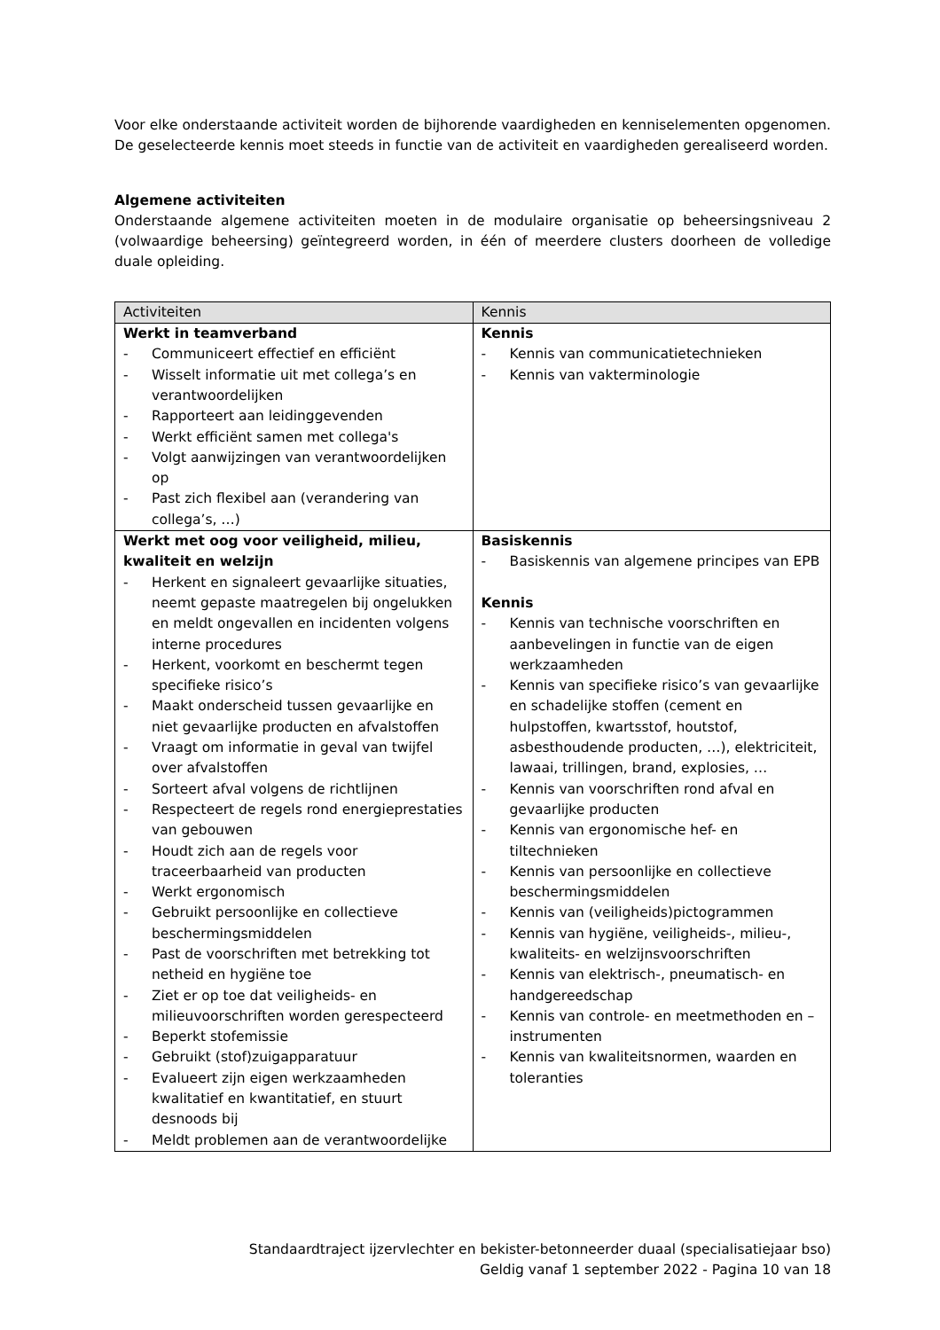Voor elke onderstaande activiteit worden de bijhorende vaardigheden en kenniselementen opgenomen. De geselecteerde kennis moet steeds in functie van de activiteit en vaardigheden gerealiseerd worden.
Algemene activiteiten
Onderstaande algemene activiteiten moeten in de modulaire organisatie op beheersingsniveau 2 (volwaardige beheersing) geïntegreerd worden, in één of meerdere clusters doorheen de volledige duale opleiding.
| Activiteiten | Kennis |
| --- | --- |
| Werkt in teamverband - Communiceert effectief en efficiënt - Wisselt informatie uit met collega’s en verantwoordelijken - Rapporteert aan leidinggevenden - Werkt efficiënt samen met collega's - Volgt aanwijzingen van verantwoordelijken op - Past zich flexibel aan (verandering van collega’s, …) | Kennis - Kennis van communicatietechnieken - Kennis van vakterminologie |
| Werkt met oog voor veiligheid, milieu, kwaliteit en welzijn - Herkent en signaleert gevaarlijke situaties, neemt gepaste maatregelen bij ongelukken en meldt ongevallen en incidenten volgens interne procedures - Herkent, voorkomt en beschermt tegen specifieke risico’s - Maakt onderscheid tussen gevaarlijke en niet gevaarlijke producten en afvalstoffen - Vraagt om informatie in geval van twijfel over afvalstoffen - Sorteert afval volgens de richtlijnen - Respecteert de regels rond energieprestaties van gebouwen - Houdt zich aan de regels voor traceerbaarheid van producten - Werkt ergonomisch - Gebruikt persoonlijke en collectieve beschermingsmiddelen - Past de voorschriften met betrekking tot netheid en hygiëne toe - Ziet er op toe dat veiligheids- en milieuvoorschriften worden gerespecteerd - Beperkt stofemissie - Gebruikt (stof)zuigapparatuur - Evalueert zijn eigen werkzaamheden kwalitatief en kwantitatief, en stuurt desnoods bij - Meldt problemen aan de verantwoordelijke | Basiskennis - Basiskennis van algemene principes van EPB Kennis - Kennis van technische voorschriften en aanbevelingen in functie van de eigen werkzaamheden - Kennis van specifieke risico’s van gevaarlijke en schadelijke stoffen (cement en hulpstoffen, kwartsstof, houtstof, asbesthoudende producten, …), elektriciteit, lawaai, trillingen, brand, explosies, … - Kennis van voorschriften rond afval en gevaarlijke producten - Kennis van ergonomische hef- en tiltechnieken - Kennis van persoonlijke en collectieve beschermingsmiddelen - Kennis van (veiligheids)pictogrammen - Kennis van hygiëne, veiligheids-, milieu-, kwaliteits- en welzijnsvoorschriften - Kennis van elektrisch-, pneumatisch- en handgereedschap - Kennis van controle- en meetmethoden en –instrumenten - Kennis van kwaliteitsnormen, waarden en toleranties |
Standaardtraject ijzervlechter en bekister-betonneerder duaal (specialisatiejaar bso)
Geldig vanaf 1 september 2022 - Pagina 10 van 18